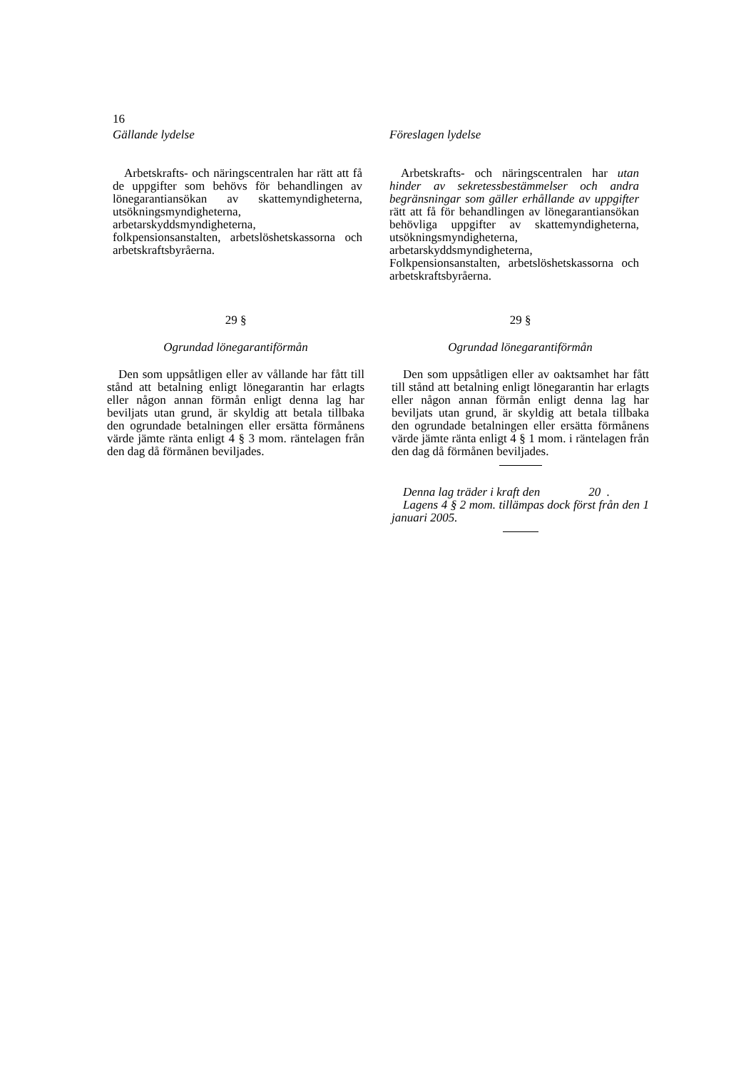16
Gällande lydelse
Arbetskrafts- och näringscentralen har rätt att få de uppgifter som behövs för behandlingen av lönegarantiansökan av skattemyndigheterna, utsökningsmyndigheterna, arbetarskyddsmyndigheterna, folkpensionsanstalten, arbetslöshetskassorna och arbetskraftsbyråerna.
Föreslagen lydelse
Arbetskrafts- och näringscentralen har utan hinder av sekretessbestämmelser och andra begränsningar som gäller erhållande av uppgifter rätt att få för behandlingen av lönegarantiansökan behövliga uppgifter av skattemyndigheterna, utsökningsmyndigheterna, arbetarskyddsmyndigheterna, Folkpensionsanstalten, arbetslöshetskassorna och arbetskraftsbyråerna.
29 §
Ogrundad lönegarantiförmån
Den som uppsåtligen eller av vållande har fått till stånd att betalning enligt lönegarantin har erlagts eller någon annan förmån enligt denna lag har beviljats utan grund, är skyldig att betala tillbaka den ogrundade betalningen eller ersätta förmånens värde jämte ränta enligt 4 § 3 mom. räntelagen från den dag då förmånen beviljades.
29 §
Ogrundad lönegarantiförmån
Den som uppsåtligen eller av oaktsamhet har fått till stånd att betalning enligt lönegarantin har erlagts eller någon annan förmån enligt denna lag har beviljats utan grund, är skyldig att betala tillbaka den ogrundade betalningen eller ersätta förmånens värde jämte ränta enligt 4 § 1 mom. i räntelagen från den dag då förmånen beviljades.
Denna lag träder i kraft den 20 .
Lagens 4 § 2 mom. tillämpas dock först från den 1 januari 2005.